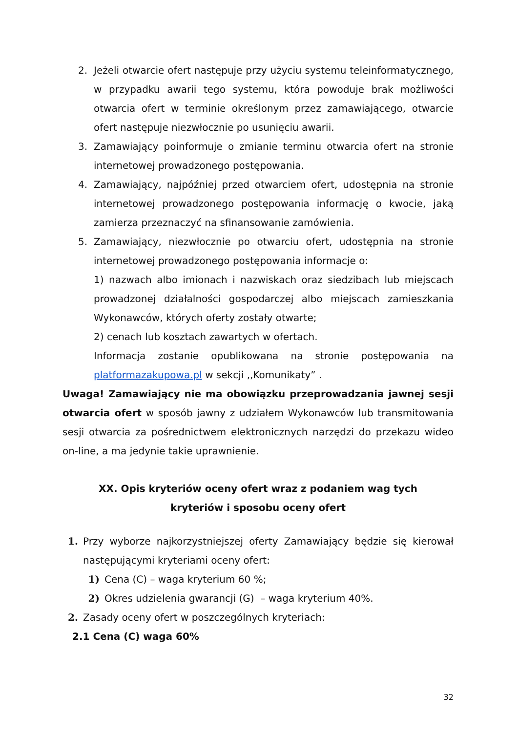2. Jeżeli otwarcie ofert następuje przy użyciu systemu teleinformatycznego, w przypadku awarii tego systemu, która powoduje brak możliwości otwarcia ofert w terminie określonym przez zamawiającego, otwarcie ofert następuje niezwłocznie po usunięciu awarii.
3. Zamawiający poinformuje o zmianie terminu otwarcia ofert na stronie internetowej prowadzonego postępowania.
4. Zamawiający, najpóźniej przed otwarciem ofert, udostępnia na stronie internetowej prowadzonego postępowania informację o kwocie, jaką zamierza przeznaczyć na sfinansowanie zamówienia.
5. Zamawiający, niezwłocznie po otwarciu ofert, udostępnia na stronie internetowej prowadzonego postępowania informacje o:
1) nazwach albo imionach i nazwiskach oraz siedzibach lub miejscach prowadzonej działalności gospodarczej albo miejscach zamieszkania Wykonawców, których oferty zostały otwarte;
2) cenach lub kosztach zawartych w ofertach.
Informacja zostanie opublikowana na stronie postępowania na platformazakupowa.pl w sekcji ,,Komunikaty” .
Uwaga! Zamawiający nie ma obowiązku przeprowadzania jawnej sesji otwarcia ofert w sposób jawny z udziałem Wykonawców lub transmitowania sesji otwarcia za pośrednictwem elektronicznych narzędzi do przekazu wideo on-line, a ma jedynie takie uprawnienie.
XX. Opis kryteriów oceny ofert wraz z podaniem wag tych kryteriów i sposobu oceny ofert
1. Przy wyborze najkorzystniejszej oferty Zamawiający będzie się kierował następującymi kryteriami oceny ofert:
1) Cena (C) – waga kryterium 60 %;
2) Okres udzielenia gwarancji (G) – waga kryterium 40%.
2. Zasady oceny ofert w poszczególnych kryteriach:
2.1 Cena (C) waga 60%
32